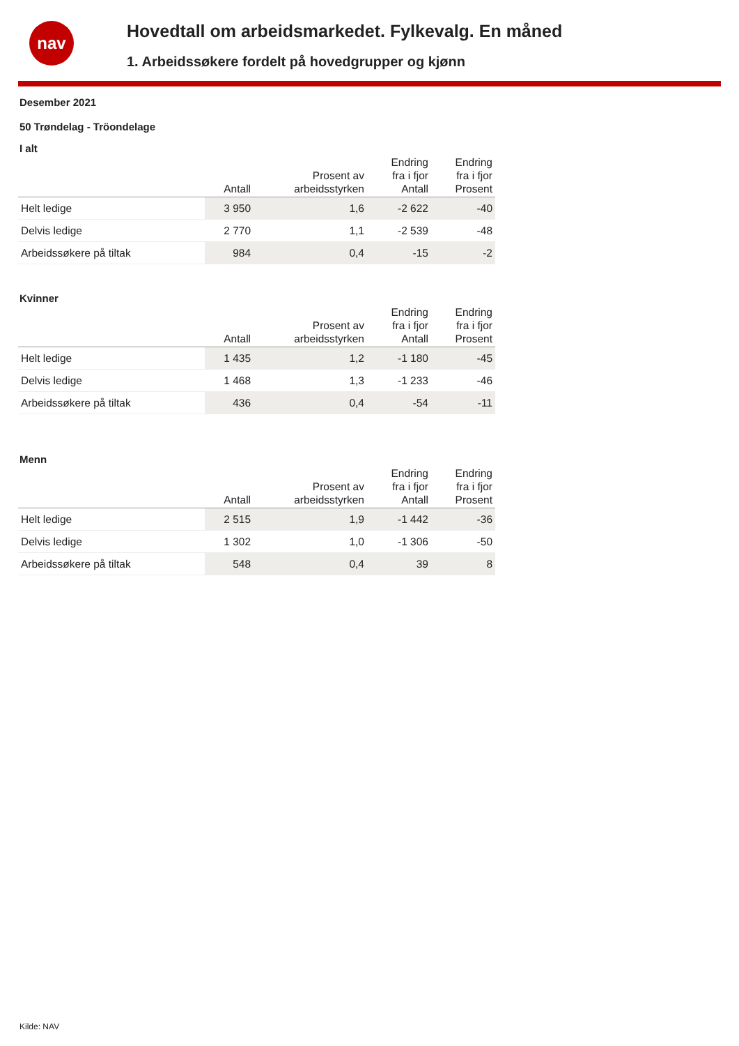nav
Hovedtall om arbeidsmarkedet. Fylkevalg. En måned
1. Arbeidssøkere fordelt på hovedgrupper og kjønn
Desember 2021
50 Trøndelag - Tröondelage
I alt
| | Antall | Prosent av arbeidsstyrken | Endring fra i fjor Antall | Endring fra i fjor Prosent |
| --- | --- | --- | --- | --- |
| Helt ledige | 3 950 | 1,6 | -2 622 | -40 |
| Delvis ledige | 2 770 | 1,1 | -2 539 | -48 |
| Arbeidssøkere på tiltak | 984 | 0,4 | -15 | -2 |
Kvinner
| | Antall | Prosent av arbeidsstyrken | Endring fra i fjor Antall | Endring fra i fjor Prosent |
| --- | --- | --- | --- | --- |
| Helt ledige | 1 435 | 1,2 | -1 180 | -45 |
| Delvis ledige | 1 468 | 1,3 | -1 233 | -46 |
| Arbeidssøkere på tiltak | 436 | 0,4 | -54 | -11 |
Menn
| | Antall | Prosent av arbeidsstyrken | Endring fra i fjor Antall | Endring fra i fjor Prosent |
| --- | --- | --- | --- | --- |
| Helt ledige | 2 515 | 1,9 | -1 442 | -36 |
| Delvis ledige | 1 302 | 1,0 | -1 306 | -50 |
| Arbeidssøkere på tiltak | 548 | 0,4 | 39 | 8 |
Kilde: NAV